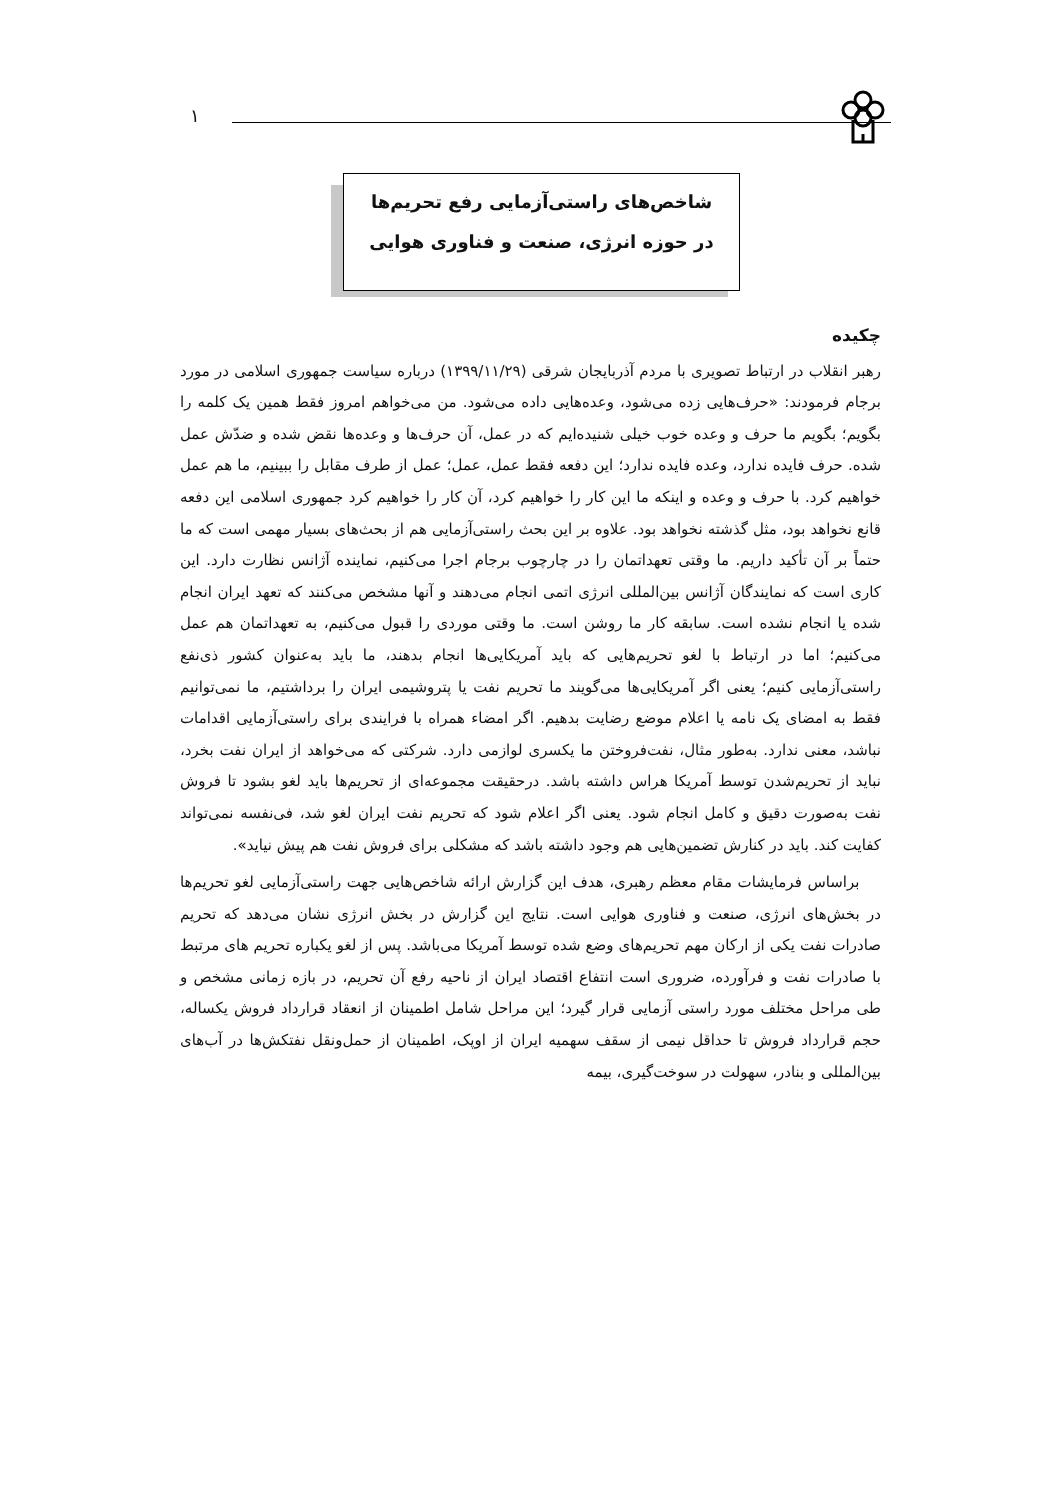١
شاخص‌های راستی‌آزمایی رفع تحریم‌ها
در حوزه انرژی، صنعت و فناوری هوایی
چکیده
رهبر انقلاب در ارتباط تصویری با مردم آذربایجان شرقی (١٣٩٩/١١/٢٩) درباره سیاست جمهوری اسلامی در مورد برجام فرمودند: «حرف‌هایی زده می‌شود، وعده‌هایی داده می‌شود. من می‌خواهم امروز فقط همین یک کلمه را بگویم؛ بگویم ما حرف و وعده خوب خیلی شنیده‌ایم که در عمل، آن حرف‌ها و وعده‌ها نقض شده و ضدّش عمل شده. حرف فایده ندارد، وعده فایده ندارد؛ این دفعه فقط عمل، عمل؛ عمل از طرف مقابل را ببینیم، ما هم عمل خواهیم کرد. با حرف و وعده و اینکه ما این کار را خواهیم کرد، آن کار را خواهیم کرد جمهوری اسلامی این دفعه قانع نخواهد بود، مثل گذشته نخواهد بود. علاوه بر این بحث راستی‌آزمایی هم از بحث‌های بسیار مهمی است که ما حتماً بر آن تأکید داریم. ما وقتی تعهداتمان را در چارچوب برجام اجرا می‌کنیم، نماینده آژانس نظارت دارد. این کاری است که نمایندگان آژانس بین‌المللی انرژی اتمی انجام می‌دهند و آنها مشخص می‌کنند که تعهد ایران انجام شده یا انجام نشده است. سابقه کار ما روشن است. ما وقتی موردی را قبول می‌کنیم، به تعهداتمان هم عمل می‌کنیم؛ اما در ارتباط با لغو تحریم‌هایی که باید آمریکایی‌ها انجام بدهند، ما باید به‌عنوان کشور ذی‌نفع راستی‌آزمایی کنیم؛ یعنی اگر آمریکایی‌ها می‌گویند ما تحریم نفت یا پتروشیمی ایران را برداشتیم، ما نمی‌توانیم فقط به امضای یک نامه یا اعلام موضع رضایت بدهیم. اگر امضاء همراه با فرایندی برای راستی‌آزمایی اقدامات نباشد، معنی ندارد. به‌طور مثال، نفت‌فروختن ما یکسری لوازمی دارد. شرکتی که می‌خواهد از ایران نفت بخرد، نباید از تحریم‌شدن توسط آمریکا هراس داشته باشد. درحقیقت مجموعه‌ای از تحریم‌ها باید لغو بشود تا فروش نفت به‌صورت دقیق و کامل انجام شود. یعنی اگر اعلام شود که تحریم نفت ایران لغو شد، فی‌نفسه نمی‌تواند کفایت کند. باید در کنارش تضمین‌هایی هم وجود داشته باشد که مشکلی برای فروش نفت هم پیش نیاید».
براساس فرمایشات مقام معظم رهبری، هدف این گزارش ارائه شاخص‌هایی جهت راستی‌آزمایی لغو تحریم‌ها در بخش‌های انرژی، صنعت و فناوری هوایی است. نتایج این گزارش در بخش انرژی نشان می‌دهد که تحریم صادرات نفت یکی از ارکان مهم تحریم‌های وضع شده توسط آمریکا می‌باشد. پس از لغو یکباره تحریم های مرتبط با صادرات نفت و فرآورده، ضروری است انتفاع اقتصاد ایران از ناحیه رفع آن تحریم، در بازه زمانی مشخص و طی مراحل مختلف مورد راستی آزمایی قرار گیرد؛ این مراحل شامل اطمینان از انعقاد قرارداد فروش یکساله، حجم قرارداد فروش تا حداقل نیمی از سقف سهمیه ایران از اوپک، اطمینان از حمل‌ونقل نفتکش‌ها در آب‌های بین‌المللی و بنادر، سهولت در سوخت‌گیری، بیمه